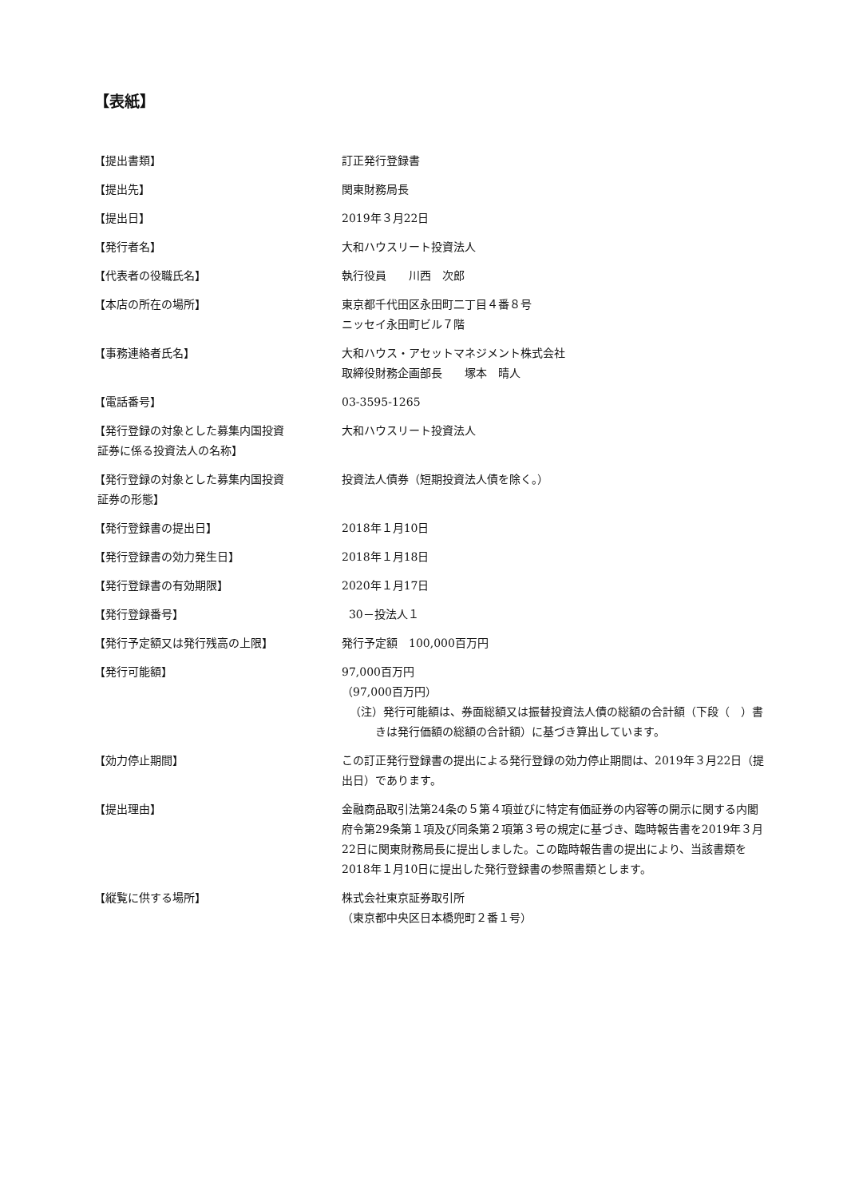【表紙】
【提出書類】 訂正発行登録書
【提出先】 関東財務局長
【提出日】 2019年３月22日
【発行者名】 大和ハウスリート投資法人
【代表者の役職氏名】 執行役員　　川西　次郎
【本店の所在の場所】 東京都千代田区永田町二丁目４番８号
ニッセイ永田町ビル７階
【事務連絡者氏名】 大和ハウス・アセットマネジメント株式会社
取締役財務企画部長　　塚本　晴人
【電話番号】 03-3595-1265
【発行登録の対象とした募集内国投資
証券に係る投資法人の名称】
大和ハウスリート投資法人
【発行登録の対象とした募集内国投資
証券の形態】
投資法人債券（短期投資法人債を除く。）
【発行登録書の提出日】 2018年１月10日
【発行登録書の効力発生日】 2018年１月18日
【発行登録書の有効期限】 2020年１月17日
【発行登録番号】 30－投法人１
【発行予定額又は発行残高の上限】 発行予定額　100,000百万円
【発行可能額】 97,000百万円
（97,000百万円）
（注）発行可能額は、券面総額又は振替投資法人債の総額の合計額（下段（　）書きは発行価額の総額の合計額）に基づき算出しています。
【効力停止期間】 この訂正発行登録書の提出による発行登録の効力停止期間は、2019年３月22日（提出日）であります。
【提出理由】 金融商品取引法第24条の５第４項並びに特定有価証券の内容等の開示に関する内閣府令第29条第１項及び同条第２項第３号の規定に基づき、臨時報告書を2019年３月22日に関東財務局長に提出しました。この臨時報告書の提出により、当該書類を2018年１月10日に提出した発行登録書の参照書類とします。
【縦覧に供する場所】 株式会社東京証券取引所
（東京都中央区日本橋兜町２番１号）